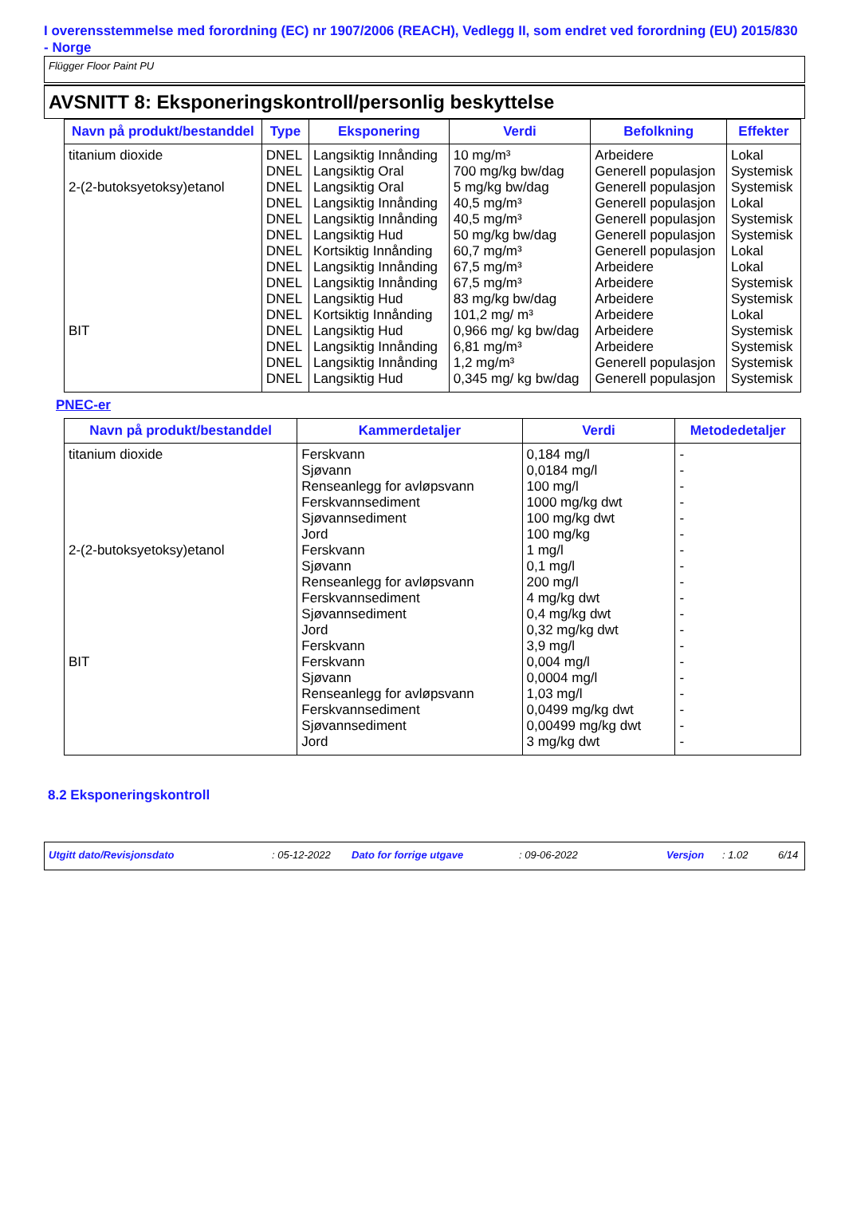I overensstemmelse med forordning (EC) nr 1907/2006 (REACH), Vedlegg II, som endret ved forordning (EU) 2015/830 - Norge
Flügger Floor Paint PU
AVSNITT 8: Eksponeringskontroll/personlig beskyttelse
| Navn på produkt/bestanddel | Type | Eksponering | Verdi | Befolkning | Effekter |
| --- | --- | --- | --- | --- | --- |
| titanium dioxide | DNEL | Langsiktig Innånding | 10 mg/m³ | Arbeidere | Lokal |
| | DNEL | Langsiktig Oral | 700 mg/kg bw/dag | Generell populasjon | Systemisk |
| 2-(2-butoksyetoksy)etanol | DNEL | Langsiktig Oral | 5 mg/kg bw/dag | Generell populasjon | Systemisk |
| | DNEL | Langsiktig Innånding | 40,5 mg/m³ | Generell populasjon | Lokal |
| | DNEL | Langsiktig Innånding | 40,5 mg/m³ | Generell populasjon | Systemisk |
| | DNEL | Langsiktig Hud | 50 mg/kg bw/dag | Generell populasjon | Systemisk |
| | DNEL | Kortsiktig Innånding | 60,7 mg/m³ | Generell populasjon | Lokal |
| | DNEL | Langsiktig Innånding | 67,5 mg/m³ | Arbeidere | Lokal |
| | DNEL | Langsiktig Innånding | 67,5 mg/m³ | Arbeidere | Systemisk |
| | DNEL | Langsiktig Hud | 83 mg/kg bw/dag | Arbeidere | Systemisk |
| | DNEL | Kortsiktig Innånding | 101,2 mg/ m³ | Arbeidere | Lokal |
| BIT | DNEL | Langsiktig Hud | 0,966 mg/ kg bw/dag | Arbeidere | Systemisk |
| | DNEL | Langsiktig Innånding | 6,81 mg/m³ | Arbeidere | Systemisk |
| | DNEL | Langsiktig Innånding | 1,2 mg/m³ | Generell populasjon | Systemisk |
| | DNEL | Langsiktig Hud | 0,345 mg/ kg bw/dag | Generell populasjon | Systemisk |
PNEC-er
| Navn på produkt/bestanddel | Kammerdetaljer | Verdi | Metodedetaljer |
| --- | --- | --- | --- |
| titanium dioxide | Ferskvann | 0,184 mg/l | - |
| | Sjøvann | 0,0184 mg/l | - |
| | Renseanlegg for avløpsvann | 100 mg/l | - |
| | Ferskvannsediment | 1000 mg/kg dwt | - |
| | Sjøvannsediment | 100 mg/kg dwt | - |
| | Jord | 100 mg/kg | - |
| 2-(2-butoksyetoksy)etanol | Ferskvann | 1 mg/l | - |
| | Sjøvann | 0,1 mg/l | - |
| | Renseanlegg for avløpsvann | 200 mg/l | - |
| | Ferskvannsediment | 4 mg/kg dwt | - |
| | Sjøvannsediment | 0,4 mg/kg dwt | - |
| | Jord | 0,32 mg/kg dwt | - |
| | Ferskvann | 3,9 mg/l | - |
| BIT | Ferskvann | 0,004 mg/l | - |
| | Sjøvann | 0,0004 mg/l | - |
| | Renseanlegg for avløpsvann | 1,03 mg/l | - |
| | Ferskvannsediment | 0,0499 mg/kg dwt | - |
| | Sjøvannsediment | 0,00499 mg/kg dwt | - |
| | Jord | 3 mg/kg dwt | - |
8.2 Eksponeringskontroll
Utgitt dato/Revisjonsdato: 05-12-2022 Dato for forrige utgave: 09-06-2022 Versjon: 1.02 6/14